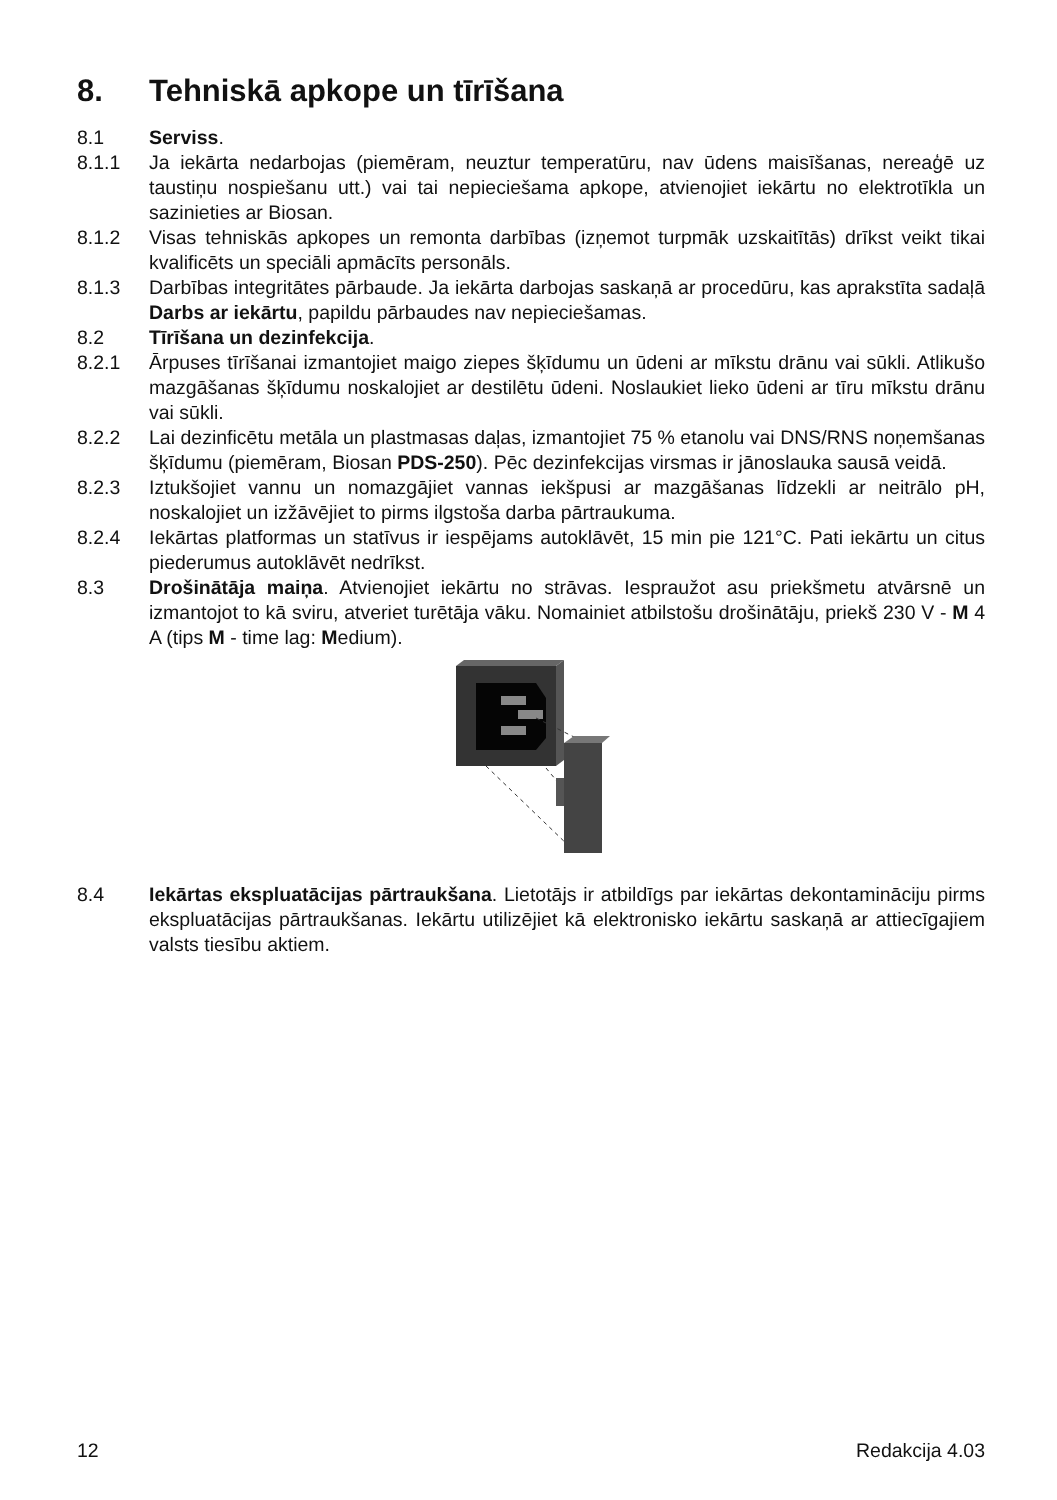8. Tehniskā apkope un tīrīšana
8.1 Serviss.
8.1.1 Ja iekārta nedarbojas (piemēram, neuztur temperatūru, nav ūdens maisīšanas, ne­reaģē uz taustiņu nospiešanu utt.) vai tai nepieciešama apkope, atvienojiet iekārtu no elektrotīkla un sazinieties ar Biosan.
8.1.2 Visas tehniskās apkopes un remonta darbības (izņemot turpmāk uzskaitītās) drīkst veikt tikai kvalificēts un speciāli apmācīts personāls.
8.1.3 Darbības integritātes pārbaude. Ja iekārta darbojas saskaņā ar procedūru, kas ap­rakstīta sadaļā Darbs ar iekārtu, papildu pārbaudes nav nepieciešamas.
8.2 Tīrīšana un dezinfekcija.
8.2.1 Ārpuses tīrīšanai izmantojiet maigo ziepes šķīdumu un ūdeni ar mīkstu drānu vai sūkli. Atlikušo mazgāšanas šķīdumu noskalojiet ar destilētu ūdeni. Noslaukiet lieko ūdeni ar tīru mīkstu drānu vai sūkli.
8.2.2 Lai dezinficētu metāla un plastmasas daļas, izmantojiet 75 % etanolu vai DNS/RNS noņemšanas šķīdumu (piemēram, Biosan PDS-250). Pēc dezinfekcijas virsmas ir jā­noslauka sausā veidā.
8.2.3 Iztukšojiet vannu un nomazgājiet vannas iekšpusi ar mazgāšanas līdzekli ar neitrālo pH, noskalojiet un izžāvējiet to pirms ilgstoša darba pārtraukuma.
8.2.4 Iekārtas platformas un statīvus ir iespējams autoklāvēt, 15 min pie 121°C. Pati iekārtu un citus piederumus autoklāvēt nedrīkst.
8.3 Drošinātāja maiņa. Atvienojiet iekārtu no strāvas. Iespraužot asu priekšmetu atvār­snē un izmantojot to kā sviru, atveriet turētāja vāku. Nomainiet atbilstošu drošinātāju, priekš 230 V - M 4 A (tips M - time lag: Medium).
8.4 Iekārtas ekspluatācijas pārtraukšana. Lietotājs ir atbildīgs par iekārtas dekontamināciju pirms ekspluatācijas pārtraukšanas. Iekārtu utilizējiet kā elektronisko iekārtu saskaņā ar attiecīgajiem valsts tiesību aktiem.
12 Redakcija 4.03